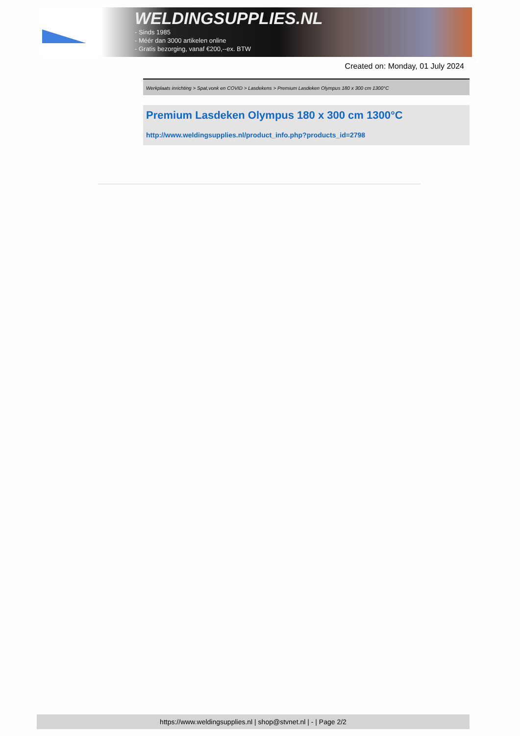WELDINGSUPPLIES.NL
- Sinds 1985
- Méér dan 3000 artikelen online
- Gratis bezorging, vanaf €200,--ex. BTW
Created on: Monday, 01 July 2024
Werkplaats inrichting > Spat,vonk en COVID > Lasdekens > Premium Lasdeken Olympus 180 x 300 cm 1300°C
Premium Lasdeken Olympus 180 x 300 cm 1300°C
http://www.weldingsupplies.nl/product_info.php?products_id=2798
https://www.weldingsupplies.nl | shop@stvnet.nl | - | Page 2/2